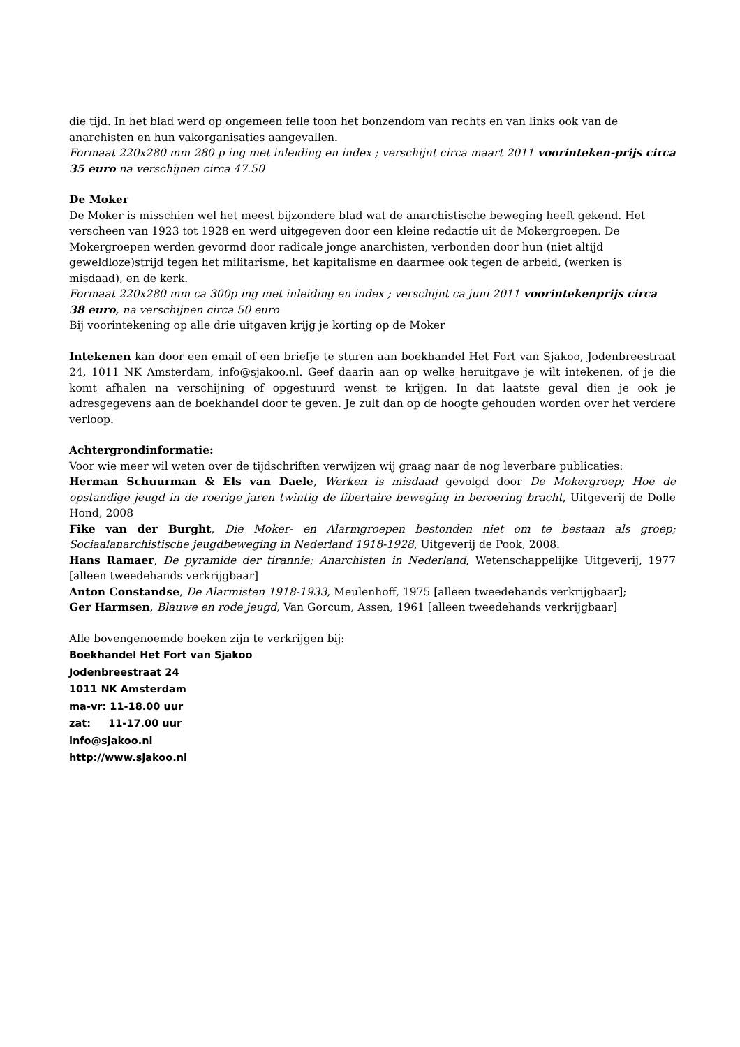die tijd. In het blad werd op ongemeen felle toon het bonzendom van rechts en van links ook van de anarchisten en hun vakorganisaties aangevallen.
Formaat 220x280 mm 280 p ing met inleiding en index ; verschijnt circa maart 2011 voorinteken-prijs circa 35 euro na verschijnen circa 47.50
De Moker
De Moker is misschien wel het meest bijzondere blad wat de anarchistische beweging heeft gekend. Het verscheen van 1923 tot 1928 en werd uitgegeven door een kleine redactie uit de Mokergroepen. De Mokergroepen werden gevormd door radicale jonge anarchisten, verbonden door hun (niet altijd geweldloze)strijd tegen het militarisme, het kapitalisme en daarmee ook tegen de arbeid, (werken is misdaad), en de kerk.
Formaat 220x280 mm ca 300p ing met inleiding en index ; verschijnt ca juni 2011 voorintekenprijs circa 38 euro, na verschijnen circa 50 euro
Bij voorintekening op alle drie uitgaven krijg je korting op de Moker
Intekenen kan door een email of een briefje te sturen aan boekhandel Het Fort van Sjakoo, Jodenbreestraat 24, 1011 NK Amsterdam, info@sjakoo.nl. Geef daarin aan op welke heruitgave je wilt intekenen, of je die komt afhalen na verschijning of opgestuurd wenst te krijgen. In dat laatste geval dien je ook je adresgegevens aan de boekhandel door te geven. Je zult dan op de hoogte gehouden worden over het verdere verloop.
Achtergrondinformatie:
Voor wie meer wil weten over de tijdschriften verwijzen wij graag naar de nog leverbare publicaties:
Herman Schuurman & Els van Daele, Werken is misdaad gevolgd door De Mokergroep; Hoe de opstandige jeugd in de roerige jaren twintig de libertaire beweging in beroering bracht, Uitgeverij de Dolle Hond, 2008
Fike van der Burght, Die Moker- en Alarmgroepen bestonden niet om te bestaan als groep; Sociaalanarchistische jeugdbeweging in Nederland 1918-1928, Uitgeverij de Pook, 2008.
Hans Ramaer, De pyramide der tirannie; Anarchisten in Nederland, Wetenschappelijke Uitgeverij, 1977 [alleen tweedehands verkrijgbaar]
Anton Constandse, De Alarmisten 1918-1933, Meulenhoff, 1975 [alleen tweedehands verkrijgbaar];
Ger Harmsen, Blauwe en rode jeugd, Van Gorcum, Assen, 1961 [alleen tweedehands verkrijgbaar]
Alle bovengenoemde boeken zijn te verkrijgen bij:
Boekhandel Het Fort van Sjakoo
Jodenbreestraat 24
1011 NK Amsterdam
ma-vr: 11-18.00 uur
zat: 11-17.00 uur
info@sjakoo.nl
http://www.sjakoo.nl